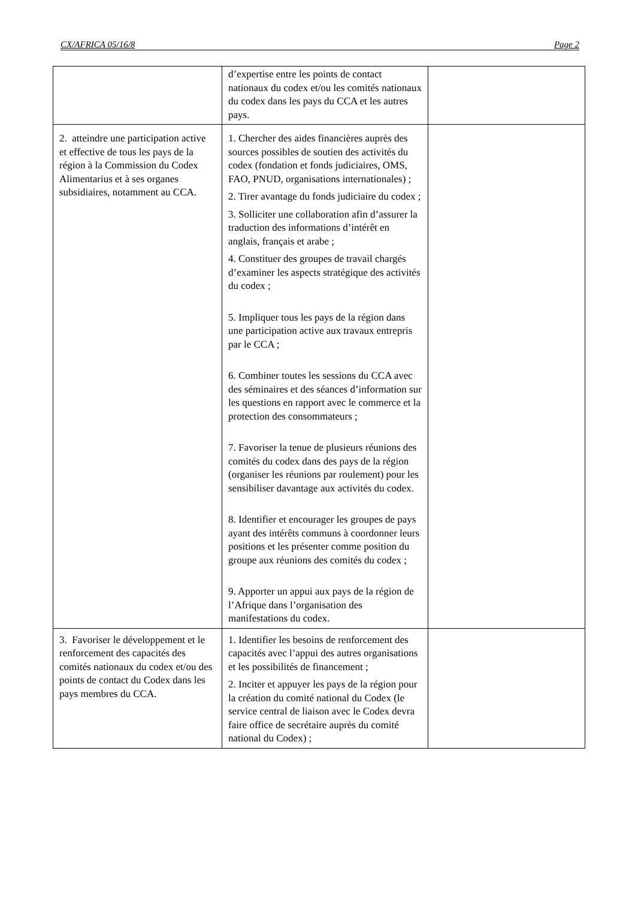CX/AFRICA 05/16/8 Page 2
| | d’expertise entre les points de contact nationaux du codex et/ou les comités nationaux du codex dans les pays du CCA et les autres pays. | |
| 2. atteindre une participation active et effective de tous les pays de la région à la Commission du Codex Alimentarius et à ses organes subsidiaires, notamment au CCA. | 1. Chercher des aides financières auprès des sources possibles de soutien des activités du codex (fondation et fonds judiciaires, OMS, FAO, PNUD, organisations internationales) ; 2. Tirer avantage du fonds judiciaire du codex ; 3. Solliciter une collaboration afin d’assurer la traduction des informations d’intérêt en anglais, français et arabe ; 4. Constituer des groupes de travail chargés d’examiner les aspects stratégique des activités du codex ; 5. Impliquer tous les pays de la région dans une participation active aux travaux entrepris par le CCA ; 6. Combiner toutes les sessions du CCA avec des séminaires et des séances d’information sur les questions en rapport avec le commerce et la protection des consommateurs ; 7. Favoriser la tenue de plusieurs réunions des comités du codex dans des pays de la région (organiser les réunions par roulement) pour les sensibiliser davantage aux activités du codex. 8. Identifier et encourager les groupes de pays ayant des intérêts communs à coordonner leurs positions et les présenter comme position du groupe aux réunions des comités du codex ; 9. Apporter un appui aux pays de la région de l’Afrique dans l’organisation des manifestations du codex. | |
| 3. Favoriser le développement et le renforcement des capacités des comités nationaux du codex et/ou des points de contact du Codex dans les pays membres du CCA. | 1. Identifier les besoins de renforcement des capacités avec l’appui des autres organisations et les possibilités de financement ; 2. Inciter et appuyer les pays de la région pour la création du comité national du Codex (le service central de liaison avec le Codex devra faire office de secrétaire auprès du comité national du Codex) ; | |